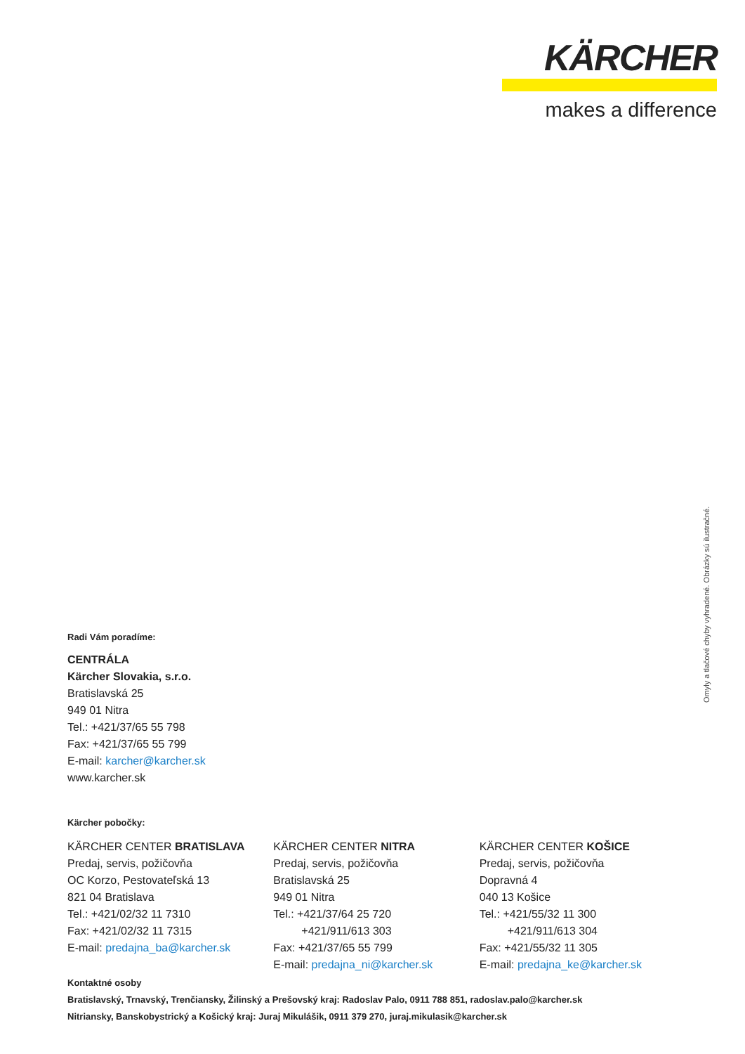KÄRCHER
makes a difference
Omyly a tlačové chyby vyhradené. Obrázky sú ilustračné.
Radi Vám poradíme:
CENTRÁLA
Kärcher Slovakia, s.r.o.
Bratislavská 25
949 01 Nitra
Tel.: +421/37/65 55 798
Fax: +421/37/65 55 799
E-mail: karcher@karcher.sk
www.karcher.sk
Kärcher pobočky:
KÄRCHER CENTER BRATISLAVA
Predaj, servis, požičovňa
OC Korzo, Pestovateľská 13
821 04 Bratislava
Tel.: +421/02/32 11 7310
Fax: +421/02/32 11 7315
E-mail: predajna_ba@karcher.sk
KÄRCHER CENTER NITRA
Predaj, servis, požičovňa
Bratislavská 25
949 01 Nitra
Tel.: +421/37/64 25 720
+421/911/613 303
Fax: +421/37/65 55 799
E-mail: predajna_ni@karcher.sk
KÄRCHER CENTER KOŠICE
Predaj, servis, požičovňa
Dopravná 4
040 13 Košice
Tel.: +421/55/32 11 300
+421/911/613 304
Fax: +421/55/32 11 305
E-mail: predajna_ke@karcher.sk
Kontaktné osoby
Bratislavský, Trnavský, Trenčiansky, Žilinský a Prešovský kraj: Radoslav Palo, 0911 788 851, radoslav.palo@karcher.sk
Nitriansky, Banskobystrický a Košický kraj: Juraj Mikulášik, 0911 379 270, juraj.mikulasik@karcher.sk